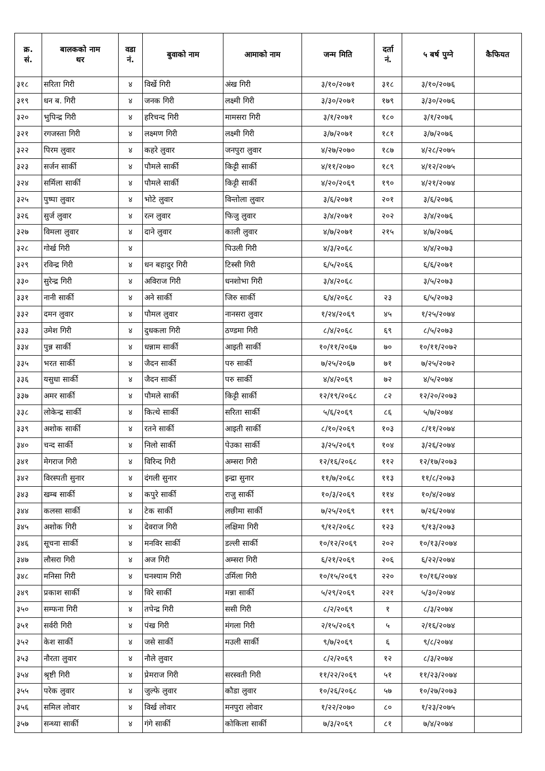| क्र. सं. | बालकको नाम थर | वडा नं. | बुवाको नाम | आमाको नाम | जन्म मिति | दर्ता नं. | ५ बर्ष पुग्ने | कैफियत |
| --- | --- | --- | --- | --- | --- | --- | --- | --- |
| ३१८ | सरिता गिरी | ४ | विर्खे गिरी | अंख गिरी | ३/१०/२०७१ | ३१८ | ३/१०/२०७६ | |
| ३१९ | धन ब. गिरी | ४ | जनक गिरी | लक्ष्मी गिरी | ३/३०/२०७१ | १७९ | ३/३०/२०७६ | |
| ३२० | भुपिन्द्र गिरी | ४ | हरिचन्द गिरी | मामसरा गिरी | ३/१/२०७१ | १८० | ३/१/२०७६ | |
| ३२१ | रगजस्ता गिरी | ४ | लक्ष्मण गिरी | लक्ष्मी गिरी | ३/७/२०७१ | १८१ | ३/७/२०७६ | |
| ३२२ | पिरम लुवार | ४ | कहरे लुवार | जनपुरा लुवार | ४/२७/२०७० | १८७ | ४/२८/२०७५ | |
| ३२३ | सर्जन सार्की | ४ | पौमले सार्की | किट्टी सार्की | ४/११/२०७० | १८९ | ४/१२/२०७५ | |
| ३२४ | सर्मिला सार्की | ४ | पौमले सार्की | किट्टी सार्की | ४/२०/२०६९ | १९० | ४/२१/२०७४ | |
| ३२५ | पुष्पा लुवार | ४ | भोटे लुवार | विन्तोला लुवार | ३/६/२०७१ | २०१ | ३/६/२०७६ | |
| ३२६ | सुर्ज लुवार | ४ | रत्न लुवार | फिजु लुवार | ३/४/२०७१ | २०२ | ३/४/२०७६ | |
| ३२७ | विमला लुवार | ४ | दाने लुवार | काली लुवार | ४/७/२०७१ | २१५ | ४/७/२०७६ | |
| ३२८ | गोर्ख गिरी | ४ | | पिउली गिरी | ४/३/२०६८ | | ४/४/२०७३ | |
| ३२९ | रविन्द्र गिरी | ४ | धन बहादुर गिरी | टिस्सी गिरी | ६/५/२०६६ | | ६/६/२०७१ | |
| ३३० | सुरेन्द्र गिरी | ४ | अविराज गिरी | धनशोभा गिरी | ३/४/२०६८ | | ३/५/२०७३ | |
| ३३१ | नानी सार्की | ४ | अने सार्की | जिरु सार्की | ६/४/२०६८ | २३ | ६/५/२०७३ | |
| ३३२ | दमन लुवार | ४ | पौमल लुवार | नानसरा लुवार | १/२४/२०६९ | ४५ | १/२५/२०७४ | |
| ३३३ | उमेश गिरी | ४ | दुधकला गिरी | ठण्डमा गिरी | ८/४/२०६८ | ६९ | ८/५/२०७३ | |
| ३३४ | पुन्न सार्की | ४ | धन्नाम सार्की | आइती सार्की | १०/११/२०६७ | ७० | १०/११/२०७२ | |
| ३३५ | भरत सार्की | ४ | जैदन सार्की | परु सार्की | ७/२५/२०६७ | ७१ | ७/२५/२०७२ | |
| ३३६ | यसुधा सार्की | ४ | जैदन सार्की | परु सार्की | ४/४/२०६९ | ७२ | ४/५/२०७४ | |
| ३३७ | अमर सार्की | ४ | पौमले सार्की | किट्टी सार्की | १२/१९/२०६८ | ८२ | १२/२०/२०७३ | |
| ३३८ | लोकेन्द्र सार्की | ४ | कित्थे सार्की | सरिता सार्की | ५/६/२०६९ | ८६ | ५/७/२०७४ | |
| ३३९ | अशोक सार्की | ४ | रतने सार्की | आइती सार्की | ८/१०/२०६९ | १०३ | ८/११/२०७४ | |
| ३४० | चन्द सार्की | ४ | निलो सार्की | पेउका सार्की | ३/२५/२०६९ | १०४ | ३/२६/२०७४ | |
| ३४१ | मेगराज गिरी | ४ | विरिन्द गिरी | अम्सरा गिरी | १२/१६/२०६८ | ११२ | १२/१७/२०७३ | |
| ३४२ | विरस्पती सुनार | ४ | दंगली सुनार | इन्द्रा सुनार | ११/७/२०६८ | ११३ | ११/८/२०७३ | |
| ३४३ | खम्ब सार्की | ४ | कपुरे सार्की | राजु सार्की | १०/३/२०६९ | ११४ | १०/४/२०७४ | |
| ३४४ | कलसा सार्की | ४ | टेक सार्की | लछीमा सार्की | ७/२५/२०६९ | ११९ | ७/२६/२०७४ | |
| ३४५ | अशोक गिरी | ४ | देवराज गिरी | लक्षिमा गिरी | ९/१२/२०६८ | १२३ | ९/१३/२०७३ | |
| ३४६ | सूचना सार्की | ४ | मनविर सार्की | डल्ली सार्की | १०/१२/२०६९ | २०२ | १०/१३/२०७४ | |
| ३४७ | लौसरा गिरी | ४ | अज गिरी | अम्सरा गिरी | ६/२१/२०६९ | २०६ | ६/२२/२०७४ | |
| ३४८ | मनिसा गिरी | ४ | घनश्याम गिरी | उर्मिला गिरी | १०/१५/२०६९ | २२० | १०/१६/२०७४ | |
| ३४९ | प्रकाश सार्की | ४ | विरे सार्की | मन्ना सार्की | ५/२९/२०६९ | २२१ | ५/३०/२०७४ | |
| ३५० | सम्फना गिरी | ४ | तपेन्द्र गिरी | ससी गिरी | ८/२/२०६९ | १ | ८/३/२०७४ | |
| ३५१ | सर्वरी गिरी | ४ | पंख गिरी | मंगला गिरी | २/१५/२०६९ | ५ | २/१६/२०७४ | |
| ३५२ | केश सार्की | ४ | जसे सार्की | मउली सार्की | ९/७/२०६९ | ६ | ९/८/२०७४ | |
| ३५३ | नौरता लुवार | ४ | नौले लुवार | | ८/२/२०६९ | १२ | ८/३/२०७४ | |
| ३५४ | श्रृष्टी गिरी | ४ | प्रेमराज गिरी | सरस्वती गिरी | ११/२२/२०६९ | ५१ | ११/२३/२०७४ | |
| ३५५ | परेक लुवार | ४ | जुल्फे लुवार | कौडा लुवार | १०/२६/२०६८ | ५७ | १०/२७/२०७३ | |
| ३५६ | समिल लोवार | ४ | विर्ख लोवार | मनपुरा लोवार | १/२२/२०७० | ८० | १/२३/२०७५ | |
| ३५७ | सन्ध्या सार्की | ४ | गंगे सार्की | कोकिला सार्की | ७/३/२०६९ | ८१ | ७/४/२०७४ | |